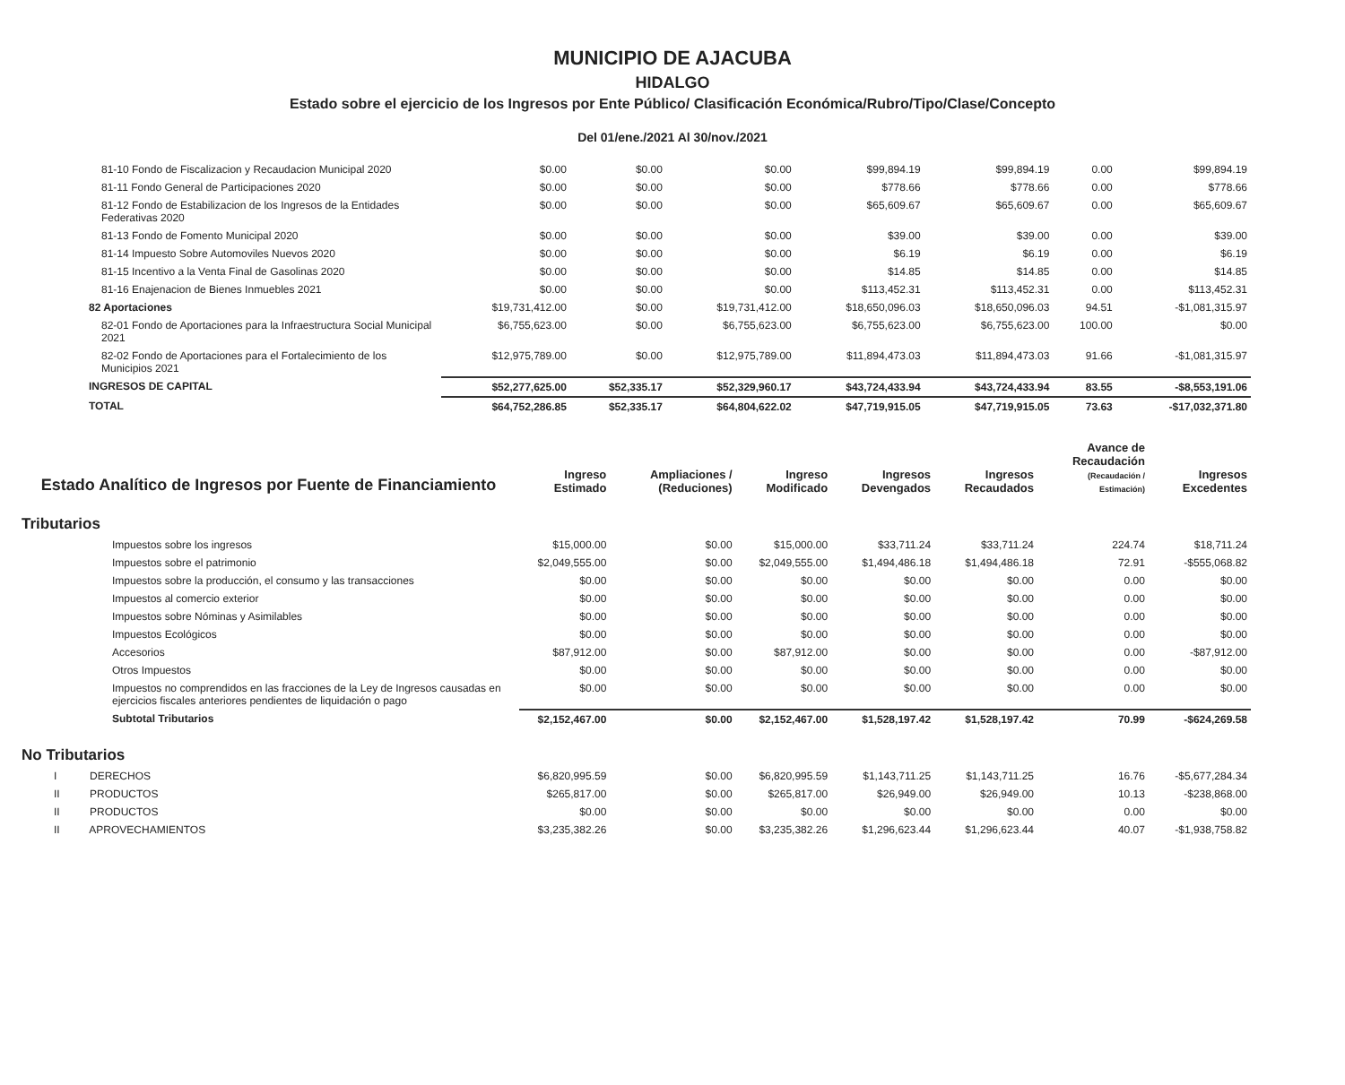MUNICIPIO DE AJACUBA
HIDALGO
Estado sobre el ejercicio de los Ingresos por Ente Público/ Clasificación Económica/Rubro/Tipo/Clase/Concepto
Del 01/ene./2021 Al 30/nov./2021
| 81-10 Fondo de Fiscalizacion y Recaudacion Municipal 2020 | $0.00 | $0.00 | $0.00 | $99,894.19 | $99,894.19 | 0.00 | $99,894.19 |
| 81-11 Fondo General de Participaciones 2020 | $0.00 | $0.00 | $0.00 | $778.66 | $778.66 | 0.00 | $778.66 |
| 81-12 Fondo de Estabilizacion de los Ingresos de la Entidades Federativas 2020 | $0.00 | $0.00 | $0.00 | $65,609.67 | $65,609.67 | 0.00 | $65,609.67 |
| 81-13 Fondo de Fomento Municipal 2020 | $0.00 | $0.00 | $0.00 | $39.00 | $39.00 | 0.00 | $39.00 |
| 81-14 Impuesto Sobre Automoviles Nuevos 2020 | $0.00 | $0.00 | $0.00 | $6.19 | $6.19 | 0.00 | $6.19 |
| 81-15 Incentivo a la Venta Final de Gasolinas 2020 | $0.00 | $0.00 | $0.00 | $14.85 | $14.85 | 0.00 | $14.85 |
| 81-16 Enajenacion de Bienes Inmuebles 2021 | $0.00 | $0.00 | $0.00 | $113,452.31 | $113,452.31 | 0.00 | $113,452.31 |
| 82 Aportaciones | $19,731,412.00 | $0.00 | $19,731,412.00 | $18,650,096.03 | $18,650,096.03 | 94.51 | -$1,081,315.97 |
| 82-01 Fondo de Aportaciones para la Infraestructura Social Municipal 2021 | $6,755,623.00 | $0.00 | $6,755,623.00 | $6,755,623.00 | $6,755,623.00 | 100.00 | $0.00 |
| 82-02 Fondo de Aportaciones para el Fortalecimiento de los Municipios 2021 | $12,975,789.00 | $0.00 | $12,975,789.00 | $11,894,473.03 | $11,894,473.03 | 91.66 | -$1,081,315.97 |
| INGRESOS DE CAPITAL | $52,277,625.00 | $52,335.17 | $52,329,960.17 | $43,724,433.94 | $43,724,433.94 | 83.55 | -$8,553,191.06 |
| TOTAL | $64,752,286.85 | $52,335.17 | $64,804,622.02 | $47,719,915.05 | $47,719,915.05 | 73.63 | -$17,032,371.80 |
| Estado Analítico de Ingresos por Fuente de Financiamiento | Ingreso Estimado | Ampliaciones / (Reduciones) | Ingreso Modificado | Ingresos Devengados | Ingresos Recaudados | Avance de Recaudación (Recaudación / Estimación) | Ingresos Excedentes |
| --- | --- | --- | --- | --- | --- | --- | --- |
| Tributarios | | | | | | | |
| Impuestos sobre los ingresos | $15,000.00 | $0.00 | $15,000.00 | $33,711.24 | $33,711.24 | 224.74 | $18,711.24 |
| Impuestos sobre el patrimonio | $2,049,555.00 | $0.00 | $2,049,555.00 | $1,494,486.18 | $1,494,486.18 | 72.91 | -$555,068.82 |
| Impuestos sobre la producción, el consumo y las transacciones | $0.00 | $0.00 | $0.00 | $0.00 | $0.00 | 0.00 | $0.00 |
| Impuestos al comercio exterior | $0.00 | $0.00 | $0.00 | $0.00 | $0.00 | 0.00 | $0.00 |
| Impuestos sobre Nóminas y Asimilables | $0.00 | $0.00 | $0.00 | $0.00 | $0.00 | 0.00 | $0.00 |
| Impuestos Ecológicos | $0.00 | $0.00 | $0.00 | $0.00 | $0.00 | 0.00 | $0.00 |
| Accesorios | $87,912.00 | $0.00 | $87,912.00 | $0.00 | $0.00 | 0.00 | -$87,912.00 |
| Otros Impuestos | $0.00 | $0.00 | $0.00 | $0.00 | $0.00 | 0.00 | $0.00 |
| Impuestos no comprendidos en las fracciones de la Ley de Ingresos causadas en ejercicios fiscales anteriores pendientes de liquidación o pago | $0.00 | $0.00 | $0.00 | $0.00 | $0.00 | 0.00 | $0.00 |
| Subtotal Tributarios | $2,152,467.00 | $0.00 | $2,152,467.00 | $1,528,197.42 | $1,528,197.42 | 70.99 | -$624,269.58 |
| No Tributarios | | | | | | | |
| I DERECHOS | $6,820,995.59 | $0.00 | $6,820,995.59 | $1,143,711.25 | $1,143,711.25 | 16.76 | -$5,677,284.34 |
| II PRODUCTOS | $265,817.00 | $0.00 | $265,817.00 | $26,949.00 | $26,949.00 | 10.13 | -$238,868.00 |
| II PRODUCTOS | $0.00 | $0.00 | $0.00 | $0.00 | $0.00 | 0.00 | $0.00 |
| II APROVECHAMIENTOS | $3,235,382.26 | $0.00 | $3,235,382.26 | $1,296,623.44 | $1,296,623.44 | 40.07 | -$1,938,758.82 |